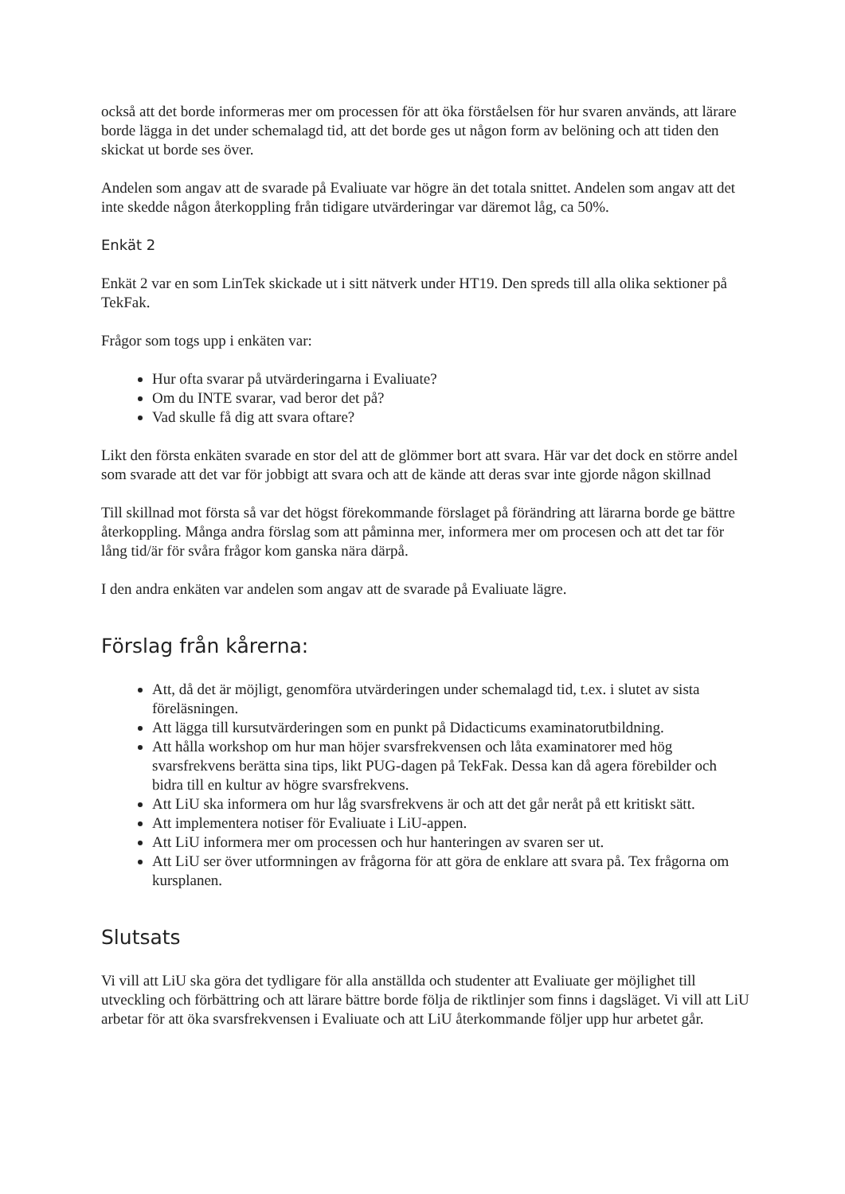också att det borde informeras mer om processen för att öka förståelsen för hur svaren används, att lärare borde lägga in det under schemalagd tid, att det borde ges ut någon form av belöning och att tiden den skickat ut borde ses över.
Andelen som angav att de svarade på Evaliuate var högre än det totala snittet. Andelen som angav att det inte skedde någon återkoppling från tidigare utvärderingar var däremot låg, ca 50%.
Enkät 2
Enkät 2 var en som LinTek skickade ut i sitt nätverk under HT19. Den spreds till alla olika sektioner på TekFak.
Frågor som togs upp i enkäten var:
Hur ofta svarar på utvärderingarna i Evaliuate?
Om du INTE svarar, vad beror det på?
Vad skulle få dig att svara oftare?
Likt den första enkäten svarade en stor del att de glömmer bort att svara. Här var det dock en större andel som svarade att det var för jobbigt att svara och att de kände att deras svar inte gjorde någon skillnad
Till skillnad mot första så var det högst förekommande förslaget på förändring att lärarna borde ge bättre återkoppling. Många andra förslag som att påminna mer, informera mer om procesen och att det tar för lång tid/är för svåra frågor kom ganska nära därpå.
I den andra enkäten var andelen som angav att de svarade på Evaliuate lägre.
Förslag från kårerna:
Att, då det är möjligt, genomföra utvärderingen under schemalagd tid, t.ex. i slutet av sista föreläsningen.
Att lägga till kursutvärderingen som en punkt på Didacticums examinatorutbildning.
Att hålla workshop om hur man höjer svarsfrekvensen och låta examinatorer med hög svarsfrekvens berätta sina tips, likt PUG-dagen på TekFak. Dessa kan då agera förebilder och bidra till en kultur av högre svarsfrekvens.
Att LiU ska informera om hur låg svarsfrekvens är och att det går neråt på ett kritiskt sätt.
Att implementera notiser för Evaliuate i LiU-appen.
Att LiU informera mer om processen och hur hanteringen av svaren ser ut.
Att LiU ser över utformningen av frågorna för att göra de enklare att svara på. Tex frågorna om kursplanen.
Slutsats
Vi vill att LiU ska göra det tydligare för alla anställda och studenter att Evaliuate ger möjlighet till utveckling och förbättring och att lärare bättre borde följa de riktlinjer som finns i dagsläget. Vi vill att LiU arbetar för att öka svarsfrekvensen i Evaliuate och att LiU återkommande följer upp hur arbetet går.